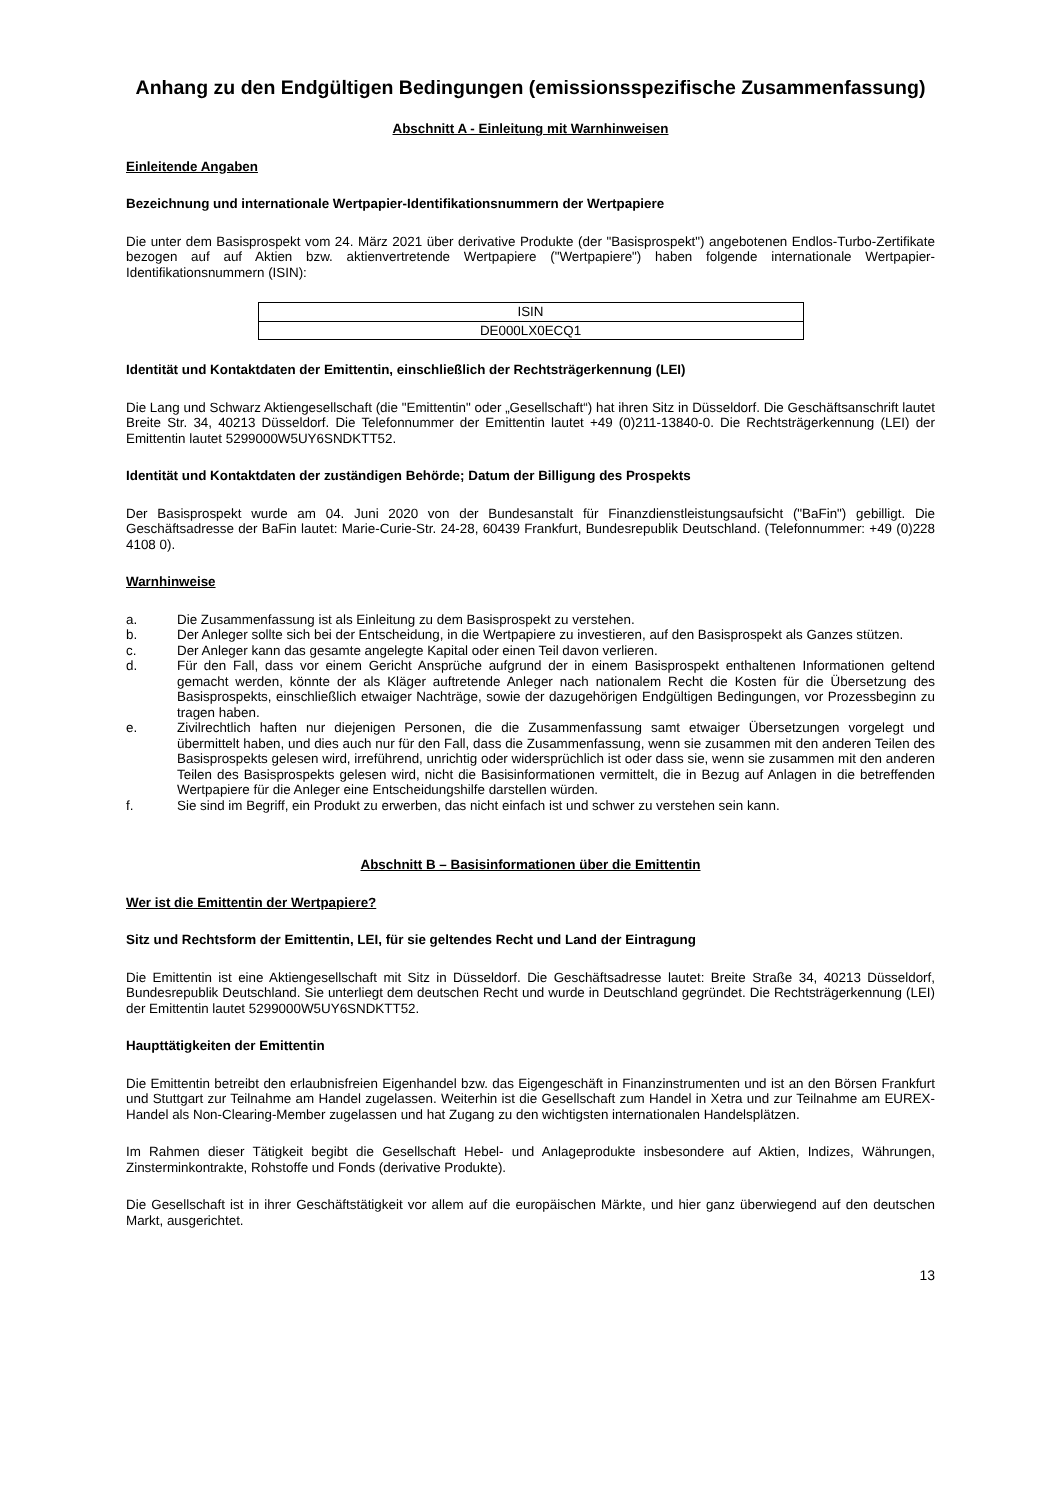Anhang zu den Endgültigen Bedingungen (emissionsspezifische Zusammenfassung)
Abschnitt A - Einleitung mit Warnhinweisen
Einleitende Angaben
Bezeichnung und internationale Wertpapier-Identifikationsnummern der Wertpapiere
Die unter dem Basisprospekt vom 24. März 2021 über derivative Produkte (der "Basisprospekt") angebotenen Endlos-Turbo-Zertifikate bezogen auf auf Aktien bzw. aktienvertretende Wertpapiere ("Wertpapiere") haben folgende internationale Wertpapier-Identifikationsnummern (ISIN):
| ISIN |
| --- |
| DE000LX0ECQ1 |
Identität und Kontaktdaten der Emittentin, einschließlich der Rechtsträgerkennung (LEI)
Die Lang und Schwarz Aktiengesellschaft (die "Emittentin" oder „Gesellschaft“) hat ihren Sitz in Düsseldorf. Die Geschäftsanschrift lautet Breite Str. 34, 40213 Düsseldorf. Die Telefonnummer der Emittentin lautet +49 (0)211-13840-0. Die Rechtsträgerkennung (LEI) der Emittentin lautet 5299000W5UY6SNDKTT52.
Identität und Kontaktdaten der zuständigen Behörde; Datum der Billigung des Prospekts
Der Basisprospekt wurde am 04. Juni 2020 von der Bundesanstalt für Finanzdienstleistungsaufsicht ("BaFin") gebilligt. Die Geschäftsadresse der BaFin lautet: Marie-Curie-Str. 24-28, 60439 Frankfurt, Bundesrepublik Deutschland. (Telefonnummer: +49 (0)228 4108 0).
Warnhinweise
a. Die Zusammenfassung ist als Einleitung zu dem Basisprospekt zu verstehen.
b. Der Anleger sollte sich bei der Entscheidung, in die Wertpapiere zu investieren, auf den Basisprospekt als Ganzes stützen.
c. Der Anleger kann das gesamte angelegte Kapital oder einen Teil davon verlieren.
d. Für den Fall, dass vor einem Gericht Ansprüche aufgrund der in einem Basisprospekt enthaltenen Informationen geltend gemacht werden, könnte der als Kläger auftretende Anleger nach nationalem Recht die Kosten für die Übersetzung des Basisprospekts, einschließlich etwaiger Nachträge, sowie der dazugehörigen Endgültigen Bedingungen, vor Prozessbeginn zu tragen haben.
e. Zivilrechtlich haften nur diejenigen Personen, die die Zusammenfassung samt etwaiger Übersetzungen vorgelegt und übermittelt haben, und dies auch nur für den Fall, dass die Zusammenfassung, wenn sie zusammen mit den anderen Teilen des Basisprospekts gelesen wird, irreführend, unrichtig oder widersprüchlich ist oder dass sie, wenn sie zusammen mit den anderen Teilen des Basisprospekts gelesen wird, nicht die Basisinformationen vermittelt, die in Bezug auf Anlagen in die betreffenden Wertpapiere für die Anleger eine Entscheidungshilfe darstellen würden.
f. Sie sind im Begriff, ein Produkt zu erwerben, das nicht einfach ist und schwer zu verstehen sein kann.
Abschnitt B – Basisinformationen über die Emittentin
Wer ist die Emittentin der Wertpapiere?
Sitz und Rechtsform der Emittentin, LEI, für sie geltendes Recht und Land der Eintragung
Die Emittentin ist eine Aktiengesellschaft mit Sitz in Düsseldorf. Die Geschäftsadresse lautet: Breite Straße 34, 40213 Düsseldorf, Bundesrepublik Deutschland. Sie unterliegt dem deutschen Recht und wurde in Deutschland gegründet. Die Rechtsträgerkennung (LEI) der Emittentin lautet 5299000W5UY6SNDKTT52.
Haupttätigkeiten der Emittentin
Die Emittentin betreibt den erlaubnisfreien Eigenhandel bzw. das Eigengeschäft in Finanzinstrumenten und ist an den Börsen Frankfurt und Stuttgart zur Teilnahme am Handel zugelassen. Weiterhin ist die Gesellschaft zum Handel in Xetra und zur Teilnahme am EUREX-Handel als Non-Clearing-Member zugelassen und hat Zugang zu den wichtigsten internationalen Handelsplätzen.
Im Rahmen dieser Tätigkeit begibt die Gesellschaft Hebel- und Anlageprodukte insbesondere auf Aktien, Indizes, Währungen, Zinsterminkontrakte, Rohstoffe und Fonds (derivative Produkte).
Die Gesellschaft ist in ihrer Geschäftstätigkeit vor allem auf die europäischen Märkte, und hier ganz überwiegend auf den deutschen Markt, ausgerichtet.
13